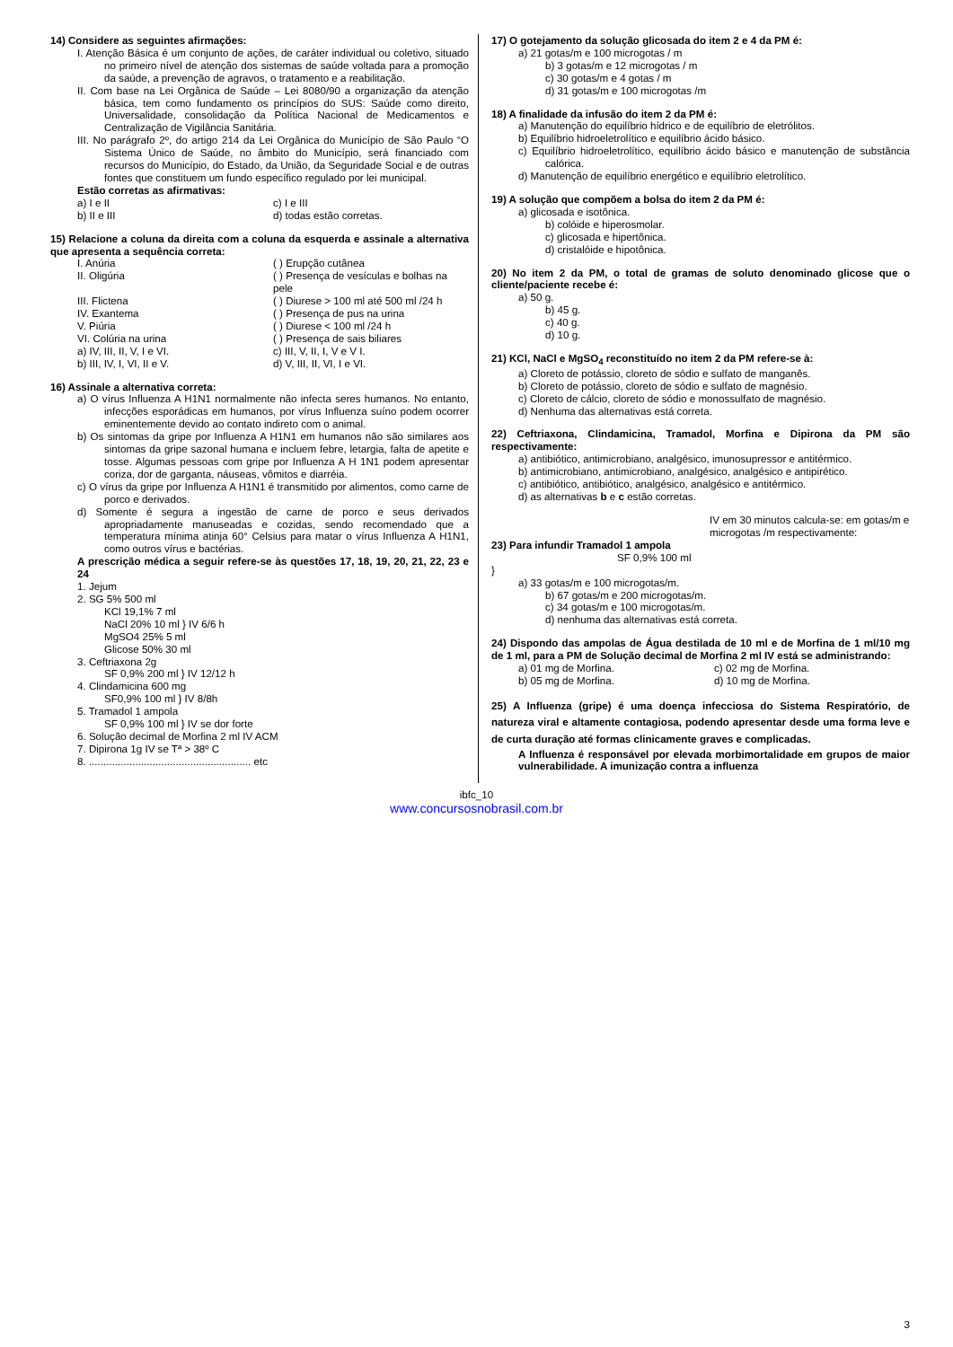14) Considere as seguintes afirmações:
I. Atenção Básica é um conjunto de ações, de caráter individual ou coletivo, situado no primeiro nível de atenção dos sistemas de saúde voltada para a promoção da saúde, a prevenção de agravos, o tratamento e a reabilitação.
II. Com base na Lei Orgânica de Saúde – Lei 8080/90 a organização da atenção básica, tem como fundamento os princípios do SUS: Saúde como direito, Universalidade, consolidação da Política Nacional de Medicamentos e Centralização de Vigilância Sanitária.
III. No parágrafo 2º, do artigo 214 da Lei Orgânica do Município de São Paulo “O Sistema Único de Saúde, no âmbito do Município, será financiado com recursos do Município, do Estado, da União, da Seguridade Social e de outras fontes que constituem um fundo específico regulado por lei municipal.
Estão corretas as afirmativas:
a) I e II
b) II e III
c) I e III
d) todas estão corretas.
15) Relacione a coluna da direita com a coluna da esquerda e assinale a alternativa que apresenta a sequência correta:
I. Anúria ( ) Erupção cutânea
II. Oligúria ( ) Presença de vesículas e bolhas na pele
III. Flictena ( ) Diurese > 100 ml até 500 ml /24 h
IV. Exantema ( ) Presença de pus na urina
V. Piúria ( ) Diurese < 100 ml /24 h
VI. Colúria na urina ( ) Presença de sais biliares
a) IV, III, II, V, I e VI.
b) III, IV, I, VI, II e V.
c) III, V, II, I, V e V I.
d) V, III, II, VI, I e VI.
16) Assinale a alternativa correta:
a) O vírus Influenza A H1N1 normalmente não infecta seres humanos. No entanto, infecções esporádicas em humanos, por vírus Influenza suíno podem ocorrer eminentemente devido ao contato indireto com o animal.
b) Os sintomas da gripe por Influenza A H1N1 em humanos não são similares aos sintomas da gripe sazonal humana e incluem febre, letargia, falta de apetite e tosse. Algumas pessoas com gripe por Influenza A H 1N1 podem apresentar coriza, dor de garganta, náuseas, vômitos e diarréia.
c) O vírus da gripe por Influenza A H1N1 é transmitido por alimentos, como carne de porco e derivados.
d) Somente é segura a ingestão de carne de porco e seus derivados apropriadamente manuseadas e cozidas, sendo recomendado que a temperatura mínima atinja 60° Celsius para matar o vírus Influenza A H1N1, como outros vírus e bactérias.
A prescrição médica a seguir refere-se às questões 17, 18, 19, 20, 21, 22, 23 e 24
1. Jejum
2. SG 5% 500 ml
KCl 19,1% 7 ml
NaCl 20% 10 ml } IV 6/6 h
MgSO4 25% 5 ml
Glicose 50% 30 ml
3. Ceftriaxona 2g
SF 0,9% 200 ml } IV 12/12 h
4. Clindamicina 600 mg
SF0,9% 100 ml } IV 8/8h
5. Tramadol 1 ampola
SF 0,9% 100 ml } IV se dor forte
6. Solução decimal de Morfina 2 ml IV ACM
7. Dipirona 1g IV se Tª > 38º C
8. ........................................................ etc
17) O gotejamento da solução glicosada do item 2 e 4 da PM é:
a) 21 gotas/m e 100 microgotas / m
b) 3 gotas/m e 12 microgotas / m
c) 30 gotas/m e 4 gotas / m
d) 31 gotas/m e 100 microgotas /m
18) A finalidade da infusão do item 2 da PM é:
a) Manutenção do equilíbrio hídrico e de equilíbrio de eletrólitos.
b) Equilíbrio hidroeletrolítico e equilíbrio ácido básico.
c) Equilíbrio hidroeletrolítico, equilíbrio ácido básico e manutenção de substância calórica.
d) Manutenção de equilíbrio energético e equilíbrio eletrolítico.
19) A solução que compõem a bolsa do item 2 da PM é:
a) glicosada e isotônica.
b) colóide e hiperosmolar.
c) glicosada e hipertônica.
d) cristalóide e hipotônica.
20) No item 2 da PM, o total de gramas de soluto denominado glicose que o cliente/paciente recebe é:
a) 50 g.
b) 45 g.
c) 40 g.
d) 10 g.
21) KCl, NaCl e MgSO<sub>4</sub> reconstituído no item 2 da PM refere-se à:
a) Cloreto de potássio, cloreto de sódio e sulfato de manganês.
b) Cloreto de potássio, cloreto de sódio e sulfato de magnésio.
c) Cloreto de cálcio, cloreto de sódio e monossulfato de magnésio.
d) Nenhuma das alternativas está correta.
22) Ceftriaxona, Clindamicina, Tramadol, Morfina e Dipirona da PM são respectivamente:
a) antibiótico, antimicrobiano, analgésico, imunosupressor e antitérmico.
b) antimicrobiano, antimicrobiano, analgésico, analgésico e antipirético.
c) antibiótico, antibiótico, analgésico, analgésico e antitérmico.
d) as alternativas b e c estão corretas.
23) Para infundir Tramadol 1 ampola
SF 0,9% 100 ml }
IV em 30 minutos calcula-se: em gotas/m e microgotas /m respectivamente:
a) 33 gotas/m e 100 microgotas/m.
b) 67 gotas/m e 200 microgotas/m.
c) 34 gotas/m e 100 microgotas/m.
d) nenhuma das alternativas está correta.
24) Dispondo das ampolas de Água destilada de 10 ml e de Morfina de 1 ml/10 mg de 1 ml, para a PM de Solução decimal de Morfina 2 ml IV está se administrando:
a) 01 mg de Morfina.
b) 05 mg de Morfina.
c) 02 mg de Morfina.
d) 10 mg de Morfina.
25) A Influenza (gripe) é uma doença infecciosa do Sistema Respiratório, de natureza viral e altamente contagiosa, podendo apresentar desde uma forma leve e de curta duração até formas clinicamente graves e complicadas.
A Influenza é responsável por elevada morbimortalidade em grupos de maior vulnerabilidade. A imunização contra a influenza
ibfc_10
www.concursosnobrasil.com.br
3